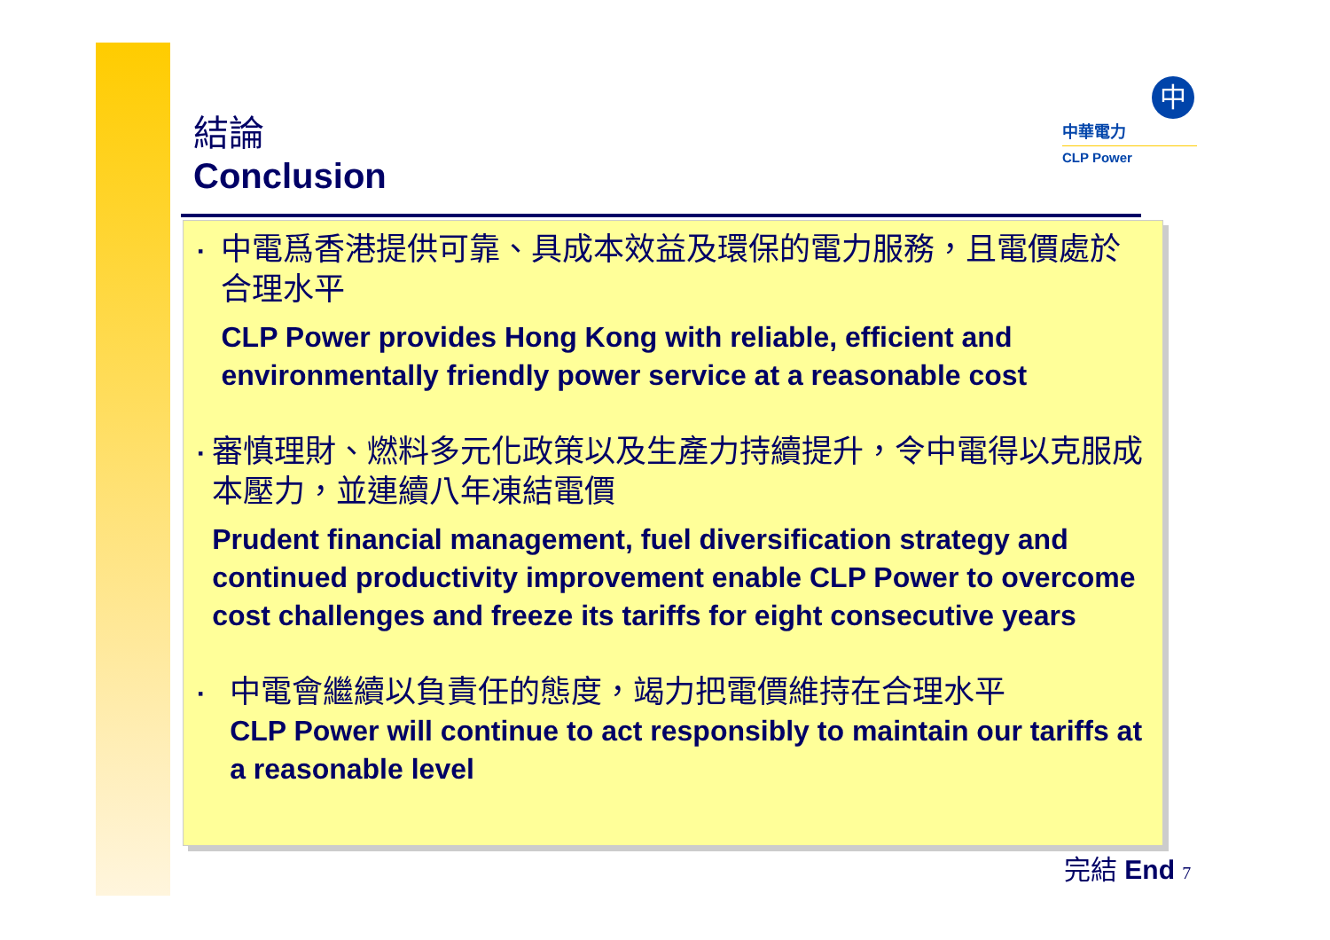結論
Conclusion
中
中華電力
CLP Power
▪
中電爲香港提供可靠、具成本效益及環保的電力服務，且電價處於合理水平
CLP Power provides Hong Kong with reliable, efficient and environmentally friendly power service at a reasonable cost
▪
審慎理財、燃料多元化政策以及生產力持續提升，令中電得以克服成本壓力，並連續八年凍結電價
Prudent financial management, fuel diversification strategy and continued productivity improvement enable CLP Power to overcome cost challenges and freeze its tariffs for eight consecutive years
▪
中電會繼續以負責任的態度，竭力把電價維持在合理水平
CLP Power will continue to act responsibly to maintain our tariffs at a reasonable level
完結 End 7